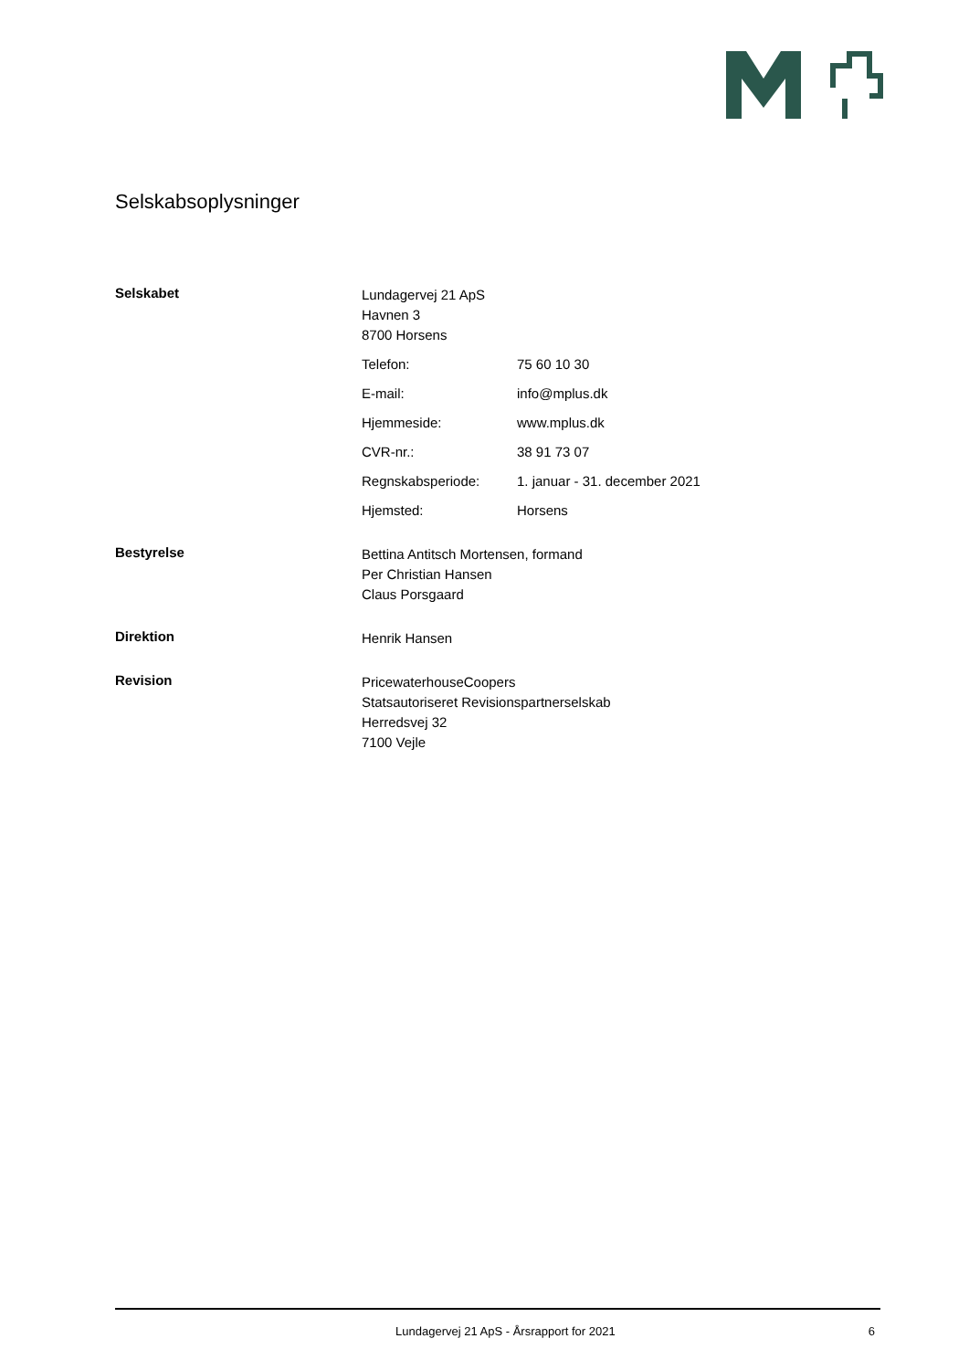Selskabsoplysninger
Selskabet
Lundagervej 21 ApS
Havnen 3
8700 Horsens
Telefon: 75 60 10 30
E-mail: info@mplus.dk
Hjemmeside: www.mplus.dk
CVR-nr.: 38 91 73 07
Regnskabsperiode: 1. januar - 31. december 2021
Hjemsted: Horsens
Bestyrelse
Bettina Antitsch Mortensen, formand
Per Christian Hansen
Claus Porsgaard
Direktion
Henrik Hansen
Revision
PricewaterhouseCoopers
Statsautoriseret Revisionspartnerselskab
Herredsvej 32
7100 Vejle
Lundagervej 21 ApS - Årsrapport for 2021 6